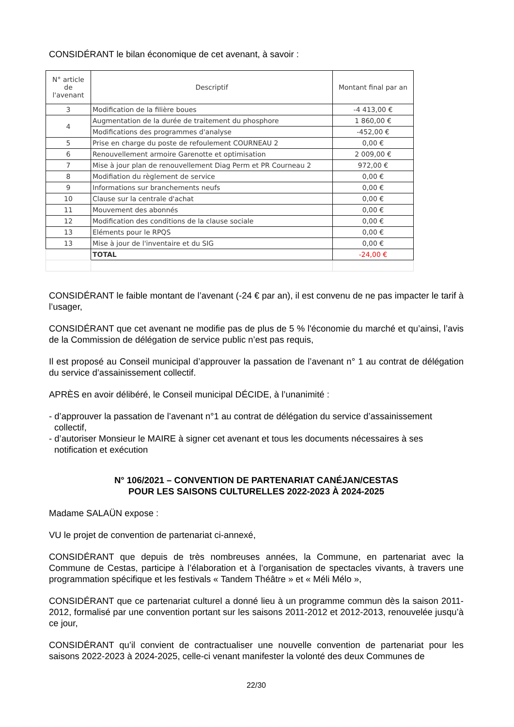CONSIDÉRANT le bilan économique de cet avenant, à savoir :
| N° article de l'avenant | Descriptif | Montant final par an |
| --- | --- | --- |
| 3 | Modification de la filière boues | -4 413,00 € |
| 4 | Augmentation de la durée de traitement du phosphore | 1 860,00 € |
| | Modifications des programmes d'analyse | -452,00 € |
| 5 | Prise en charge du poste de refoulement COURNEAU 2 | 0,00 € |
| 6 | Renouvellement armoire Garenotte et optimisation | 2 009,00 € |
| 7 | Mise à jour plan de renouvellement Diag Perm et PR Courneau 2 | 972,00 € |
| 8 | Modifiation du règlement de service | 0,00 € |
| 9 | Informations sur branchements neufs | 0,00 € |
| 10 | Clause sur la centrale d'achat | 0,00 € |
| 11 | Mouvement des abonnés | 0,00 € |
| 12 | Modification des conditions de la clause sociale | 0,00 € |
| 13 | Eléments pour le RPQS | 0,00 € |
| 13 | Mise à jour de l'inventaire et du SIG | 0,00 € |
| | TOTAL | -24,00 € |
CONSIDÉRANT le faible montant de l’avenant (-24 € par an), il est convenu de ne pas impacter le tarif à l’usager,
CONSIDÉRANT que cet avenant ne modifie pas de plus de 5 % l'économie du marché et qu’ainsi, l’avis de la Commission de délégation de service public n’est pas requis,
Il est proposé au Conseil municipal d’approuver la passation de l’avenant n° 1 au contrat de délégation du service d’assainissement collectif.
APRÈS en avoir délibéré, le Conseil municipal DÉCIDE, à l’unanimité :
- d’approuver la passation de l’avenant n°1 au contrat de délégation du service d’assainissement collectif,
- d’autoriser Monsieur le MAIRE à signer cet avenant et tous les documents nécessaires à ses notification et exécution
N° 106/2021 – CONVENTION DE PARTENARIAT CANÉJAN/CESTAS
POUR LES SAISONS CULTURELLES 2022-2023 À 2024-2025
Madame SALAÜN expose :
VU le projet de convention de partenariat ci-annexé,
CONSIDÉRANT que depuis de très nombreuses années, la Commune, en partenariat avec la Commune de Cestas, participe à l’élaboration et à l’organisation de spectacles vivants, à travers une programmation spécifique et les festivals « Tandem Théâtre » et « Méli Mélo »,
CONSIDÉRANT que ce partenariat culturel a donné lieu à un programme commun dès la saison 2011-2012, formalisé par une convention portant sur les saisons 2011-2012 et 2012-2013, renouvelée jusqu’à ce jour,
CONSIDÉRANT qu’il convient de contractualiser une nouvelle convention de partenariat pour les saisons 2022-2023 à 2024-2025, celle-ci venant manifester la volonté des deux Communes de
22/30